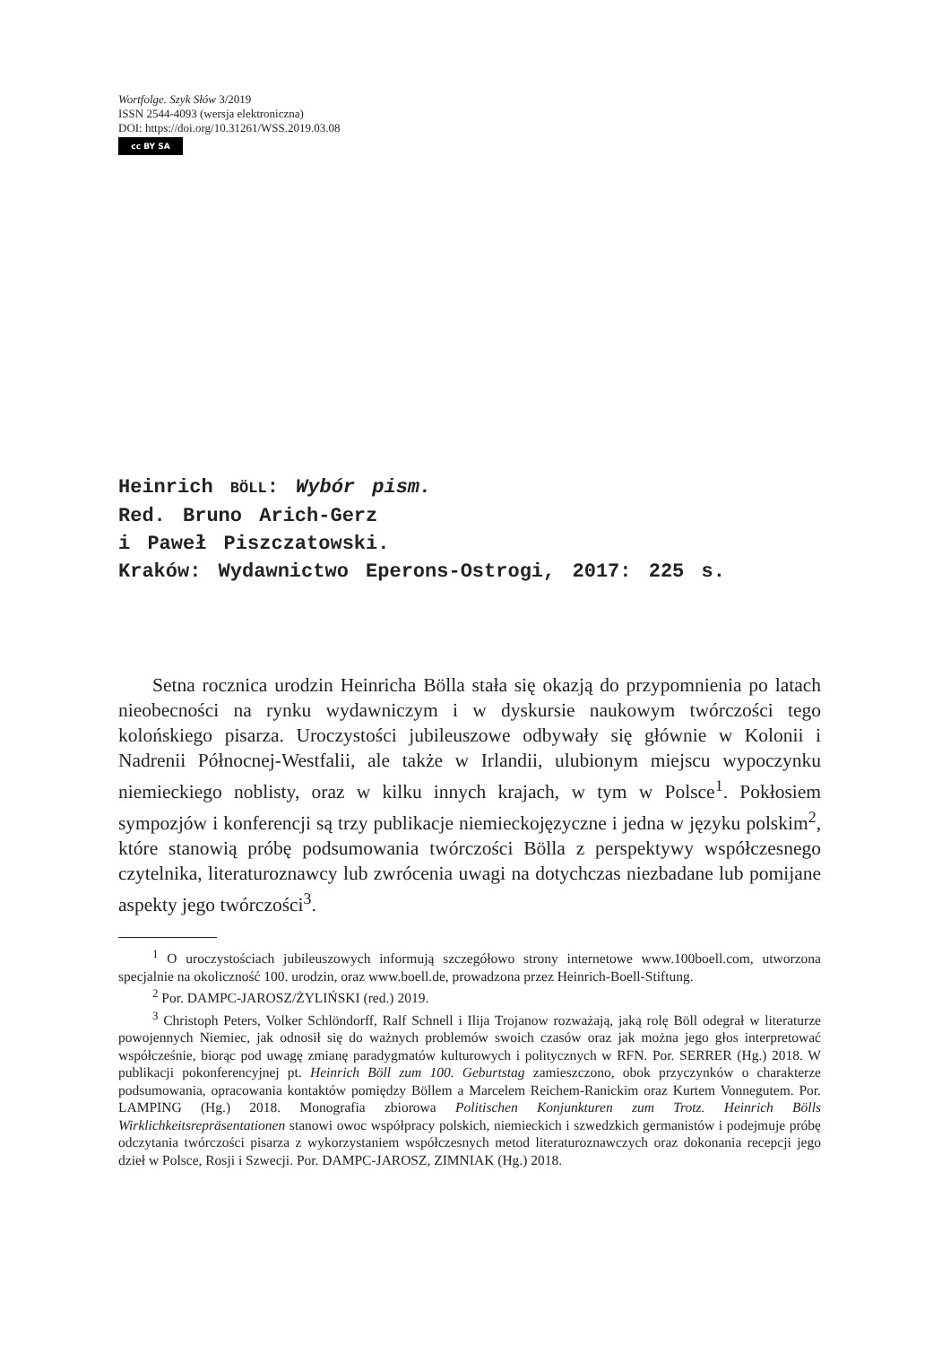Wortfolge. Szyk Słów 3/2019
ISSN 2544-4093 (wersja elektroniczna)
DOI: https://doi.org/10.31261/WSS.2019.03.08
cc BY SA
Heinrich BÖLL: Wybór pism.
Red. Bruno Arich-Gerz
i Paweł Piszczatowski.
Kraków: Wydawnictwo Eperons-Ostrogi, 2017: 225 s.
Setna rocznica urodzin Heinricha Bölla stała się okazją do przypomnienia po latach nieobecności na rynku wydawniczym i w dyskursie naukowym twórczości tego kolońskiego pisarza. Uroczystości jubileuszowe odbywały się głównie w Kolonii i Nadrenii Północnej-Westfalii, ale także w Irlandii, ulubionym miejscu wypoczynku niemieckiego noblisty, oraz w kilku innych krajach, w tym w Polsce<sup>1</sup>. Pokłosiem sympozjów i konferencji są trzy publikacje niemieckojęzyczne i jedna w języku polskim<sup>2</sup>, które stanowią próbę podsumowania twórczości Bölla z perspektywy współczesnego czytelnika, literaturoznawcy lub zwrócenia uwagi na dotychczas niezbadane lub pomijane aspekty jego twórczości<sup>3</sup>.
<sup>1</sup> O uroczystościach jubileuszowych informują szczegółowo strony internetowe www.100boell.com, utworzona specjalnie na okoliczność 100. urodzin, oraz www.boell.de, prowadzona przez Heinrich-Boell-Stiftung.
<sup>2</sup> Por. DAMPC-JAROSZ/ŻYLIŃSKI (red.) 2019.
<sup>3</sup> Christoph Peters, Volker Schlöndorff, Ralf Schnell i Ilija Trojanow rozważają, jaką rolę Böll odegrał w literaturze powojennych Niemiec, jak odnosił się do ważnych problemów swoich czasów oraz jak można jego głos interpretować współcześnie, biorąc pod uwagę zmianę paradygmatów kulturowych i politycznych w RFN. Por. SERRER (Hg.) 2018. W publikacji pokonferencyjnej pt. Heinrich Böll zum 100. Geburtstag zamieszczono, obok przyczynków o charakterze podsumowania, opracowania kontaktów pomiędzy Böllem a Marcelem Reichem-Ranickim oraz Kurtem Vonnegutem. Por. LAMPING (Hg.) 2018. Monografia zbiorowa Politischen Konjunkturen zum Trotz. Heinrich Bölls Wirklichkeitsrepräsentationen stanowi owoc współpracy polskich, niemieckich i szwedzkich germanistów i podejmuje próbę odczytania twórczości pisarza z wykorzystaniem współczesnych metod literaturoznawczych oraz dokonania recepcji jego dzieł w Polsce, Rosji i Szwecji. Por. DAMPC-JAROSZ, ZIMNIAK (Hg.) 2018.